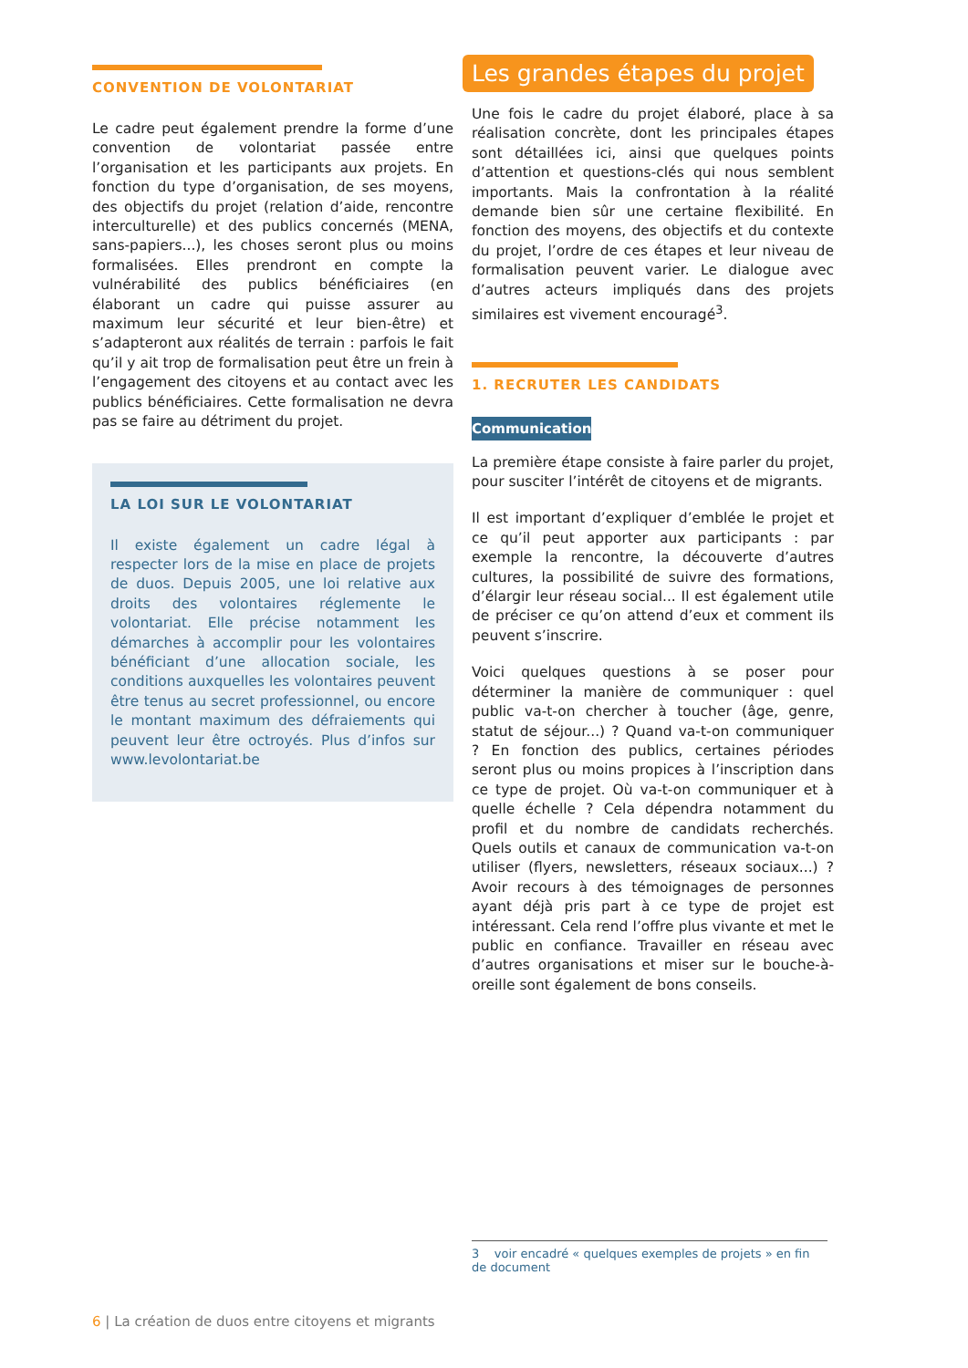CONVENTION DE VOLONTARIAT
Le cadre peut également prendre la forme d’une convention de volontariat passée entre l’organisation et les participants aux projets. En fonction du type d’organisation, de ses moyens, des objectifs du projet (relation d’aide, rencontre interculturelle) et des publics concernés (MENA, sans-papiers...), les choses seront plus ou moins formalisées. Elles prendront en compte la vulnérabilité des publics bénéficiaires (en élaborant un cadre qui puisse assurer au maximum leur sécurité et leur bien-être) et s’adapteront aux réalités de terrain : parfois le fait qu’il y ait trop de formalisation peut être un frein à l’engagement des citoyens et au contact avec les publics bénéficiaires. Cette formalisation ne devra pas se faire au détriment du projet.
LA LOI SUR LE VOLONTARIAT
Il existe également un cadre légal à respecter lors de la mise en place de projets de duos. Depuis 2005, une loi relative aux droits des volontaires réglemente le volontariat. Elle précise notamment les démarches à accomplir pour les volontaires bénéficiant d’une allocation sociale, les conditions auxquelles les volontaires peuvent être tenus au secret professionnel, ou encore le montant maximum des défraiements qui peuvent leur être octroyés. Plus d’infos sur www.levolontariat.be
Les grandes étapes du projet
Une fois le cadre du projet élaboré, place à sa réalisation concrète, dont les principales étapes sont détaillées ici, ainsi que quelques points d’attention et questions-clés qui nous semblent importants. Mais la confrontation à la réalité demande bien sûr une certaine flexibilité. En fonction des moyens, des objectifs et du contexte du projet, l’ordre de ces étapes et leur niveau de formalisation peuvent varier. Le dialogue avec d’autres acteurs impliqués dans des projets similaires est vivement encouragé<sup>3</sup>.
1. RECRUTER LES CANDIDATS
Communication
La première étape consiste à faire parler du projet, pour susciter l’intérêt de citoyens et de migrants.
Il est important d’expliquer d’emblée le projet et ce qu’il peut apporter aux participants : par exemple la rencontre, la découverte d’autres cultures, la possibilité de suivre des formations, d’élargir leur réseau social... Il est également utile de préciser ce qu’on attend d’eux et comment ils peuvent s’inscrire.
Voici quelques questions à se poser pour déterminer la manière de communiquer : quel public va-t-on chercher à toucher (âge, genre, statut de séjour...) ? Quand va-t-on communiquer ? En fonction des publics, certaines périodes seront plus ou moins propices à l’inscription dans ce type de projet. Où va-t-on communiquer et à quelle échelle ? Cela dépendra notamment du profil et du nombre de candidats recherchés. Quels outils et canaux de communication va-t-on utiliser (flyers, newsletters, réseaux sociaux...) ? Avoir recours à des témoignages de personnes ayant déjà pris part à ce type de projet est intéressant. Cela rend l’offre plus vivante et met le public en confiance. Travailler en réseau avec d’autres organisations et miser sur le bouche-à-oreille sont également de bons conseils.
3 voir encadré « quelques exemples de projets » en fin de document
6 | La création de duos entre citoyens et migrants